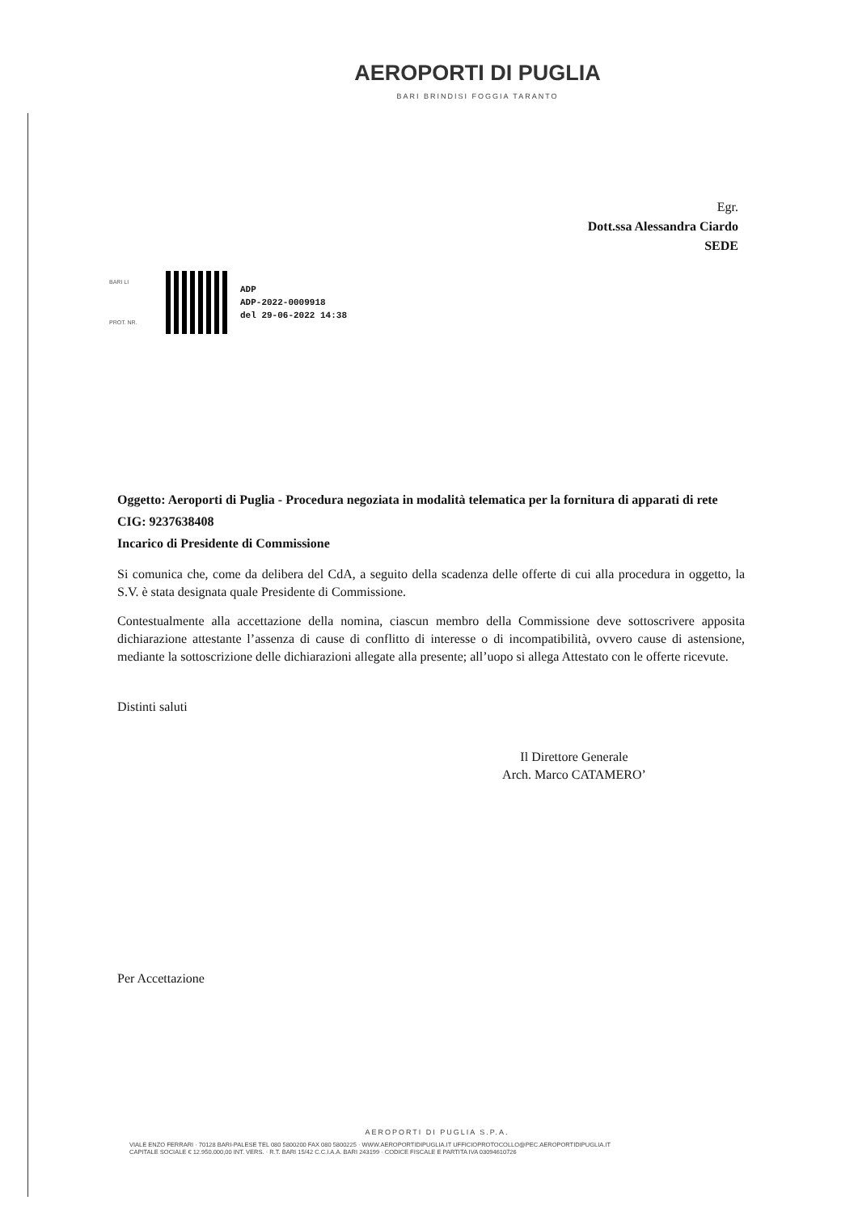AEROPORTI DI PUGLIA
BARI BRINDISI FOGGIA TARANTO
Egr.
Dott.ssa Alessandra Ciardo
SEDE
BARI LI
PROT. NR.
ADP
ADP-2022-0009918
del 29-06-2022 14:38
Oggetto: Aeroporti di Puglia - Procedura negoziata in modalità telematica per la fornitura di apparati di rete
CIG: 9237638408
Incarico di Presidente di Commissione
Si comunica che, come da delibera del CdA, a seguito della scadenza delle offerte di cui alla procedura in oggetto, la S.V. è stata designata quale Presidente di Commissione.
Contestualmente alla accettazione della nomina, ciascun membro della Commissione deve sottoscrivere apposita dichiarazione attestante l’assenza di cause di conflitto di interesse o di incompatibilità, ovvero cause di astensione, mediante la sottoscrizione delle dichiarazioni allegate alla presente; all’uopo si allega Attestato con le offerte ricevute.
Distinti saluti
Il Direttore Generale
Arch. Marco CATAMERO’
Per Accettazione
AEROPORTI DI PUGLIA S.P.A.
VIALE ENZO FERRARI · 70128 BARI-PALESE TEL 080 5800200 FAX 080 5800225 · WWW.AEROPORTIDIPUGLIA.IT UFFICIOPROTOCOLLO@PEC.AEROPORTIDIPUGLIA.IT
CAPITALE SOCIALE € 12.950.000,00 INT. VERS. · R.T. BARI 15/42 C.C.I.A.A. BARI 243199 · CODICE FISCALE E PARTITA IVA 03094610726